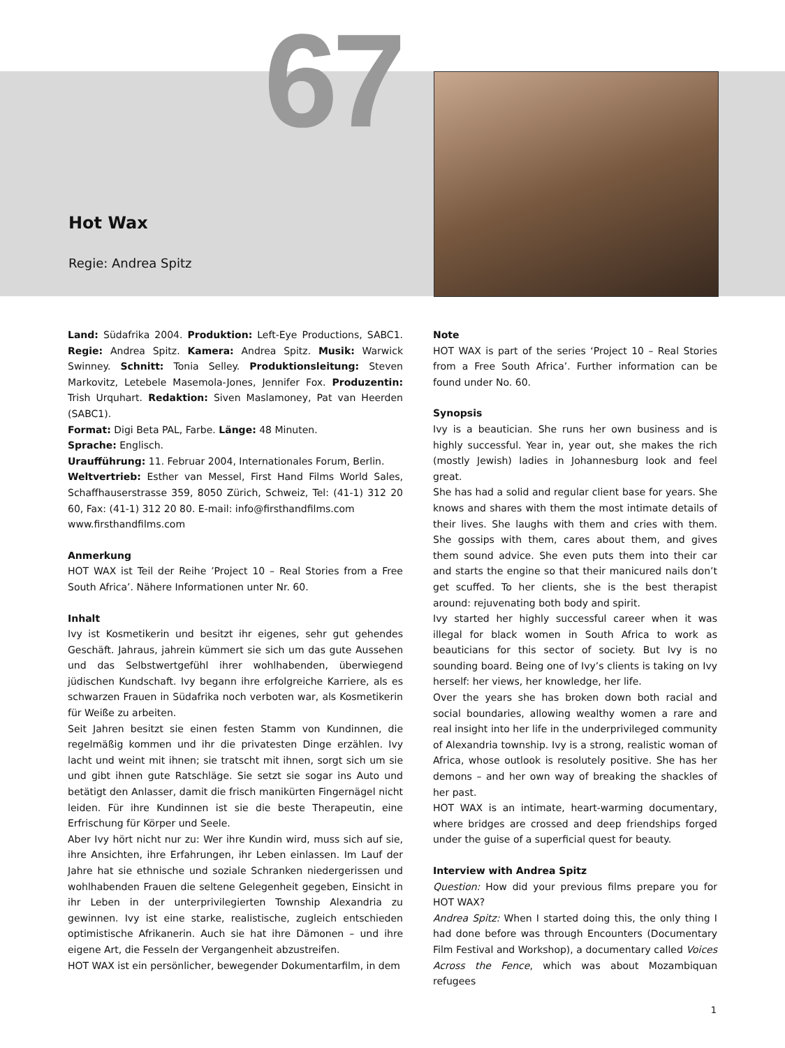67
Hot Wax
Regie: Andrea Spitz
Land: Südafrika 2004. Produktion: Left-Eye Productions, SABC1. Regie: Andrea Spitz. Kamera: Andrea Spitz. Musik: Warwick Swinney. Schnitt: Tonia Selley. Produktionsleitung: Steven Markovitz, Letebele Masemola-Jones, Jennifer Fox. Produzentin: Trish Urquhart. Redaktion: Siven Maslamoney, Pat van Heerden (SABC1).
Format: Digi Beta PAL, Farbe. Länge: 48 Minuten.
Sprache: Englisch.
Uraufführung: 11. Februar 2004, Internationales Forum, Berlin.
Weltvertrieb: Esther van Messel, First Hand Films World Sales, Schaffhauserstrasse 359, 8050 Zürich, Schweiz, Tel: (41-1) 312 20 60, Fax: (41-1) 312 20 80. E-mail: info@firsthandfilms.com
www.firsthandfilms.com
Anmerkung
HOT WAX ist Teil der Reihe ’Project 10 – Real Stories from a Free South Africa’. Nähere Informationen unter Nr. 60.
Inhalt
Ivy ist Kosmetikerin und besitzt ihr eigenes, sehr gut gehendes Geschäft. Jahraus, jahrein kümmert sie sich um das gute Aussehen und das Selbstwertgefühl ihrer wohlhabenden, überwiegend jüdischen Kundschaft. Ivy begann ihre erfolgreiche Karriere, als es schwarzen Frauen in Südafrika noch verboten war, als Kosmetikerin für Weiße zu arbeiten.
Seit Jahren besitzt sie einen festen Stamm von Kundinnen, die regelmäßig kommen und ihr die privatesten Dinge erzählen. Ivy lacht und weint mit ihnen; sie tratscht mit ihnen, sorgt sich um sie und gibt ihnen gute Ratschläge. Sie setzt sie sogar ins Auto und betätigt den Anlasser, damit die frisch manikürten Fingernägel nicht leiden. Für ihre Kundinnen ist sie die beste Therapeutin, eine Erfrischung für Körper und Seele.
Aber Ivy hört nicht nur zu: Wer ihre Kundin wird, muss sich auf sie, ihre Ansichten, ihre Erfahrungen, ihr Leben einlassen. Im Lauf der Jahre hat sie ethnische und soziale Schranken niedergerissen und wohlhabenden Frauen die seltene Gelegenheit gegeben, Einsicht in ihr Leben in der unterprivilegierten Township Alexandria zu gewinnen. Ivy ist eine starke, realistische, zugleich entschieden optimistische Afrikanerin. Auch sie hat ihre Dämonen – und ihre eigene Art, die Fesseln der Vergangenheit abzustreifen.
HOT WAX ist ein persönlicher, bewegender Dokumentarfilm, in dem
Note
HOT WAX is part of the series ‘Project 10 – Real Stories from a Free South Africa’. Further information can be found under No. 60.
Synopsis
Ivy is a beautician. She runs her own business and is highly successful. Year in, year out, she makes the rich (mostly Jewish) ladies in Johannesburg look and feel great.
She has had a solid and regular client base for years. She knows and shares with them the most intimate details of their lives. She laughs with them and cries with them. She gossips with them, cares about them, and gives them sound advice. She even puts them into their car and starts the engine so that their manicured nails don’t get scuffed. To her clients, she is the best therapist around: rejuvenating both body and spirit.
Ivy started her highly successful career when it was illegal for black women in South Africa to work as beauticians for this sector of society. But Ivy is no sounding board. Being one of Ivy’s clients is taking on Ivy herself: her views, her knowledge, her life.
Over the years she has broken down both racial and social boundaries, allowing wealthy women a rare and real insight into her life in the underprivileged community of Alexandria township. Ivy is a strong, realistic woman of Africa, whose outlook is resolutely positive. She has her demons – and her own way of breaking the shackles of her past.
HOT WAX is an intimate, heart-warming documentary, where bridges are crossed and deep friendships forged under the guise of a superficial quest for beauty.
Interview with Andrea Spitz
Question: How did your previous films prepare you for HOT WAX?
Andrea Spitz: When I started doing this, the only thing I had done before was through Encounters (Documentary Film Festival and Workshop), a documentary called Voices Across the Fence, which was about Mozambiquan refugees
1